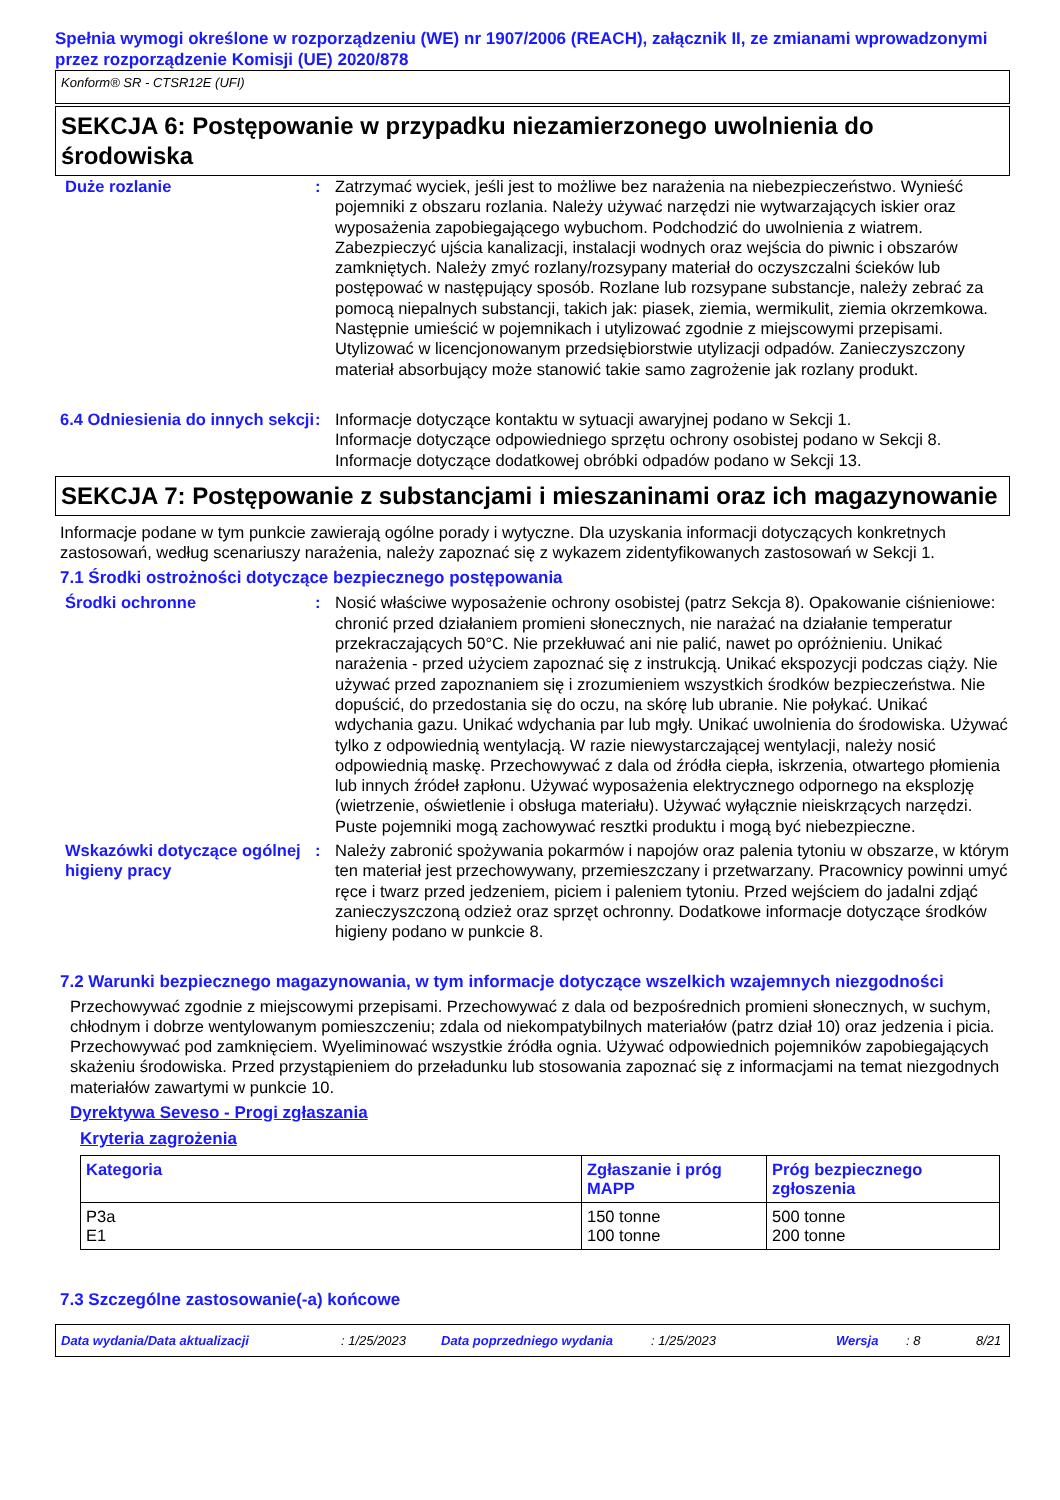Spełnia wymogi określone w rozporządzeniu (WE) nr 1907/2006 (REACH), załącznik II, ze zmianami wprowadzonymi przez rozporządzenie Komisji (UE) 2020/878
Konform® SR - CTSR12E (UFI)
SEKCJA 6: Postępowanie w przypadku niezamierzonego uwolnienia do środowiska
Duże rozlanie : Zatrzymać wyciek, jeśli jest to możliwe bez narażenia na niebezpieczeństwo. Wynieść pojemniki z obszaru rozlania. Należy używać narzędzi nie wytwarzających iskier oraz wyposażenia zapobiegającego wybuchom. Podchodzić do uwolnienia z wiatrem. Zabezpieczyć ujścia kanalizacji, instalacji wodnych oraz wejścia do piwnic i obszarów zamkniętych. Należy zmyć rozlany/rozsypany materiał do oczyszczalni ścieków lub postępować w następujący sposób. Rozlane lub rozsypane substancje, należy zebrać za pomocą niepalnych substancji, takich jak: piasek, ziemia, wermikulit, ziemia okrzemkowa. Następnie umieścić w pojemnikach i utylizować zgodnie z miejscowymi przepisami. Utylizować w licencjonowanym przedsiębiorstwie utylizacji odpadów. Zanieczyszczony materiał absorbujący może stanowić takie samo zagrożenie jak rozlany produkt.
6.4 Odniesienia do innych sekcji
: Informacje dotyczące kontaktu w sytuacji awaryjnej podano w Sekcji 1.
Informacje dotyczące odpowiedniego sprzętu ochrony osobistej podano w Sekcji 8.
Informacje dotyczące dodatkowej obróbki odpadów podano w Sekcji 13.
SEKCJA 7: Postępowanie z substancjami i mieszaninami oraz ich magazynowanie
Informacje podane w tym punkcie zawierają ogólne porady i wytyczne. Dla uzyskania informacji dotyczących konkretnych zastosowań, według scenariuszy narażenia, należy zapoznać się z wykazem zidentyfikowanych zastosowań w Sekcji 1.
7.1 Środki ostrożności dotyczące bezpiecznego postępowania
Środki ochronne : Nosić właściwe wyposażenie ochrony osobistej (patrz Sekcja 8). Opakowanie ciśnieniowe: chronić przed działaniem promieni słonecznych, nie narażać na działanie temperatur przekraczających 50°C. Nie przekłuwać ani nie palić, nawet po opróżnieniu. Unikać narażenia - przed użyciem zapoznać się z instrukcją. Unikać ekspozycji podczas ciąży. Nie używać przed zapoznaniem się i zrozumieniem wszystkich środków bezpieczeństwa. Nie dopuścić, do przedostania się do oczu, na skórę lub ubranie. Nie połykać. Unikać wdychania gazu. Unikać wdychania par lub mgły. Unikać uwolnienia do środowiska. Używać tylko z odpowiednią wentylacją. W razie niewystarczającej wentylacji, należy nosić odpowiednią maskę. Przechowywać z dala od źródła ciepła, iskrzenia, otwartego płomienia lub innych źródeł zapłonu. Używać wyposażenia elektrycznego odpornego na eksplozję (wietrzenie, oświetlenie i obsługa materiału). Używać wyłącznie nieiskrzących narzędzi. Puste pojemniki mogą zachowywać resztki produktu i mogą być niebezpieczne.
Wskazówki dotyczące ogólnej higieny pracy
: Należy zabronić spożywania pokarmów i napojów oraz palenia tytoniu w obszarze, w którym ten materiał jest przechowywany, przemieszczany i przetwarzany. Pracownicy powinni umyć ręce i twarz przed jedzeniem, piciem i paleniem tytoniu. Przed wejściem do jadalni zdjąć zanieczyszczoną odzież oraz sprzęt ochronny. Dodatkowe informacje dotyczące środków higieny podano w punkcie 8.
7.2 Warunki bezpiecznego magazynowania, w tym informacje dotyczące wszelkich wzajemnych niezgodności
Przechowywać zgodnie z miejscowymi przepisami. Przechowywać z dala od bezpośrednich promieni słonecznych, w suchym, chłodnym i dobrze wentylowanym pomieszczeniu; zdala od niekompatybilnych materiałów (patrz dział 10) oraz jedzenia i picia. Przechowywać pod zamknięciem. Wyeliminować wszystkie źródła ognia. Używać odpowiednich pojemników zapobiegających skażeniu środowiska. Przed przystąpieniem do przeładunku lub stosowania zapoznać się z informacjami na temat niezgodnych materiałów zawartymi w punkcie 10.
Dyrektywa Seveso - Progi zgłaszania
Kryteria zagrożenia
| Kategoria | Zgłaszanie i próg MAPP | Próg bezpiecznego zgłoszenia |
| --- | --- | --- |
| P3a E1 | 150 tonne 100 tonne | 500 tonne 200 tonne |
7.3 Szczególne zastosowanie(-a) końcowe
Data wydania/Data aktualizacji: 1/25/2023 Data poprzedniego wydania: 1/25/2023 Wersja: 8 8/21